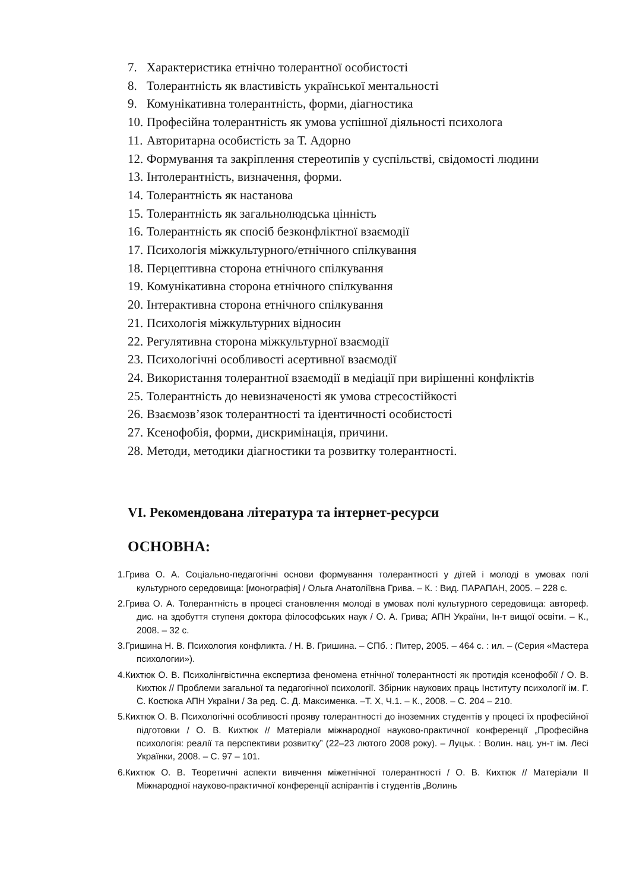7. Характеристика етнічно толерантної особистості
8. Толерантність як властивість української ментальності
9. Комунікативна толерантність, форми, діагностика
10. Професійна толерантність як умова успішної діяльності психолога
11. Авторитарна особистість за Т. Адорно
12. Формування та закріплення стереотипів у суспільстві, свідомості людини
13. Інтолерантність, визначення, форми.
14. Толерантність як настанова
15. Толерантність як загальнолюдська цінність
16. Толерантність як спосіб безконфліктної взаємодії
17. Психологія міжкультурного/етнічного спілкування
18. Перцептивна сторона етнічного спілкування
19. Комунікативна сторона етнічного спілкування
20. Інтерактивна сторона етнічного спілкування
21. Психологія міжкультурних відносин
22. Регулятивна сторона міжкультурної взаємодії
23. Психологічні особливості асертивної взаємодії
24. Використання толерантної взаємодії в медіації при вирішенні конфліктів
25. Толерантність до невизначеності як умова стресостійкості
26. Взаємозв’язок толерантності та ідентичності особистості
27. Ксенофобія, форми, дискримінація, причини.
28. Методи, методики діагностики та розвитку толерантності.
VI. Рекомендована література та інтернет-ресурси
ОСНОВНА:
1.Грива О. А. Соціально-педагогічні основи формування толерантності у дітей і молоді в умовах полі культурного середовища: [монографія] / Ольга Анатоліївна Грива. – К. : Вид. ПАРАПАН, 2005. – 228 с.
2.Грива О. А. Толерантність в процесі становлення молоді в умовах полі культурного середовища: автореф. дис. на здобуття ступеня доктора філософських наук / О. А. Грива; АПН України, Ін-т вищої освіти. – К., 2008. – 32 с.
3.Гришина Н. В. Психология конфликта. / Н. В. Гришина. – СПб. : Питер, 2005. – 464 с. : ил. – (Серия «Мастера психологии»).
4.Кихтюк О. В. Психолінгвістична експертиза феномена етнічної толерантності як протидія ксенофобії / О. В. Кихтюк // Проблеми загальної та педагогічної психології. Збірник наукових праць Інституту психології ім. Г. С. Костюка АПН України / За ред. С. Д. Максименка. –Т. X, Ч.1. – К., 2008. – С. 204 – 210.
5.Кихтюк О. В. Психологічні особливості прояву толерантності до іноземних студентів у процесі їх професійної підготовки / О. В. Кихтюк // Матеріали міжнародної науково-практичної конференції „Професійна психологія: реалії та перспективи розвитку” (22–23 лютого 2008 року). – Луцьк. : Волин. нац. ун-т ім. Лесі Українки, 2008. – С. 97 – 101.
6.Кихтюк О. В. Теоретичні аспекти вивчення міжетнічної толерантності / О. В. Кихтюк // Матеріали ІІ Міжнародної науково-практичної конференції аспірантів і студентів „Волинь